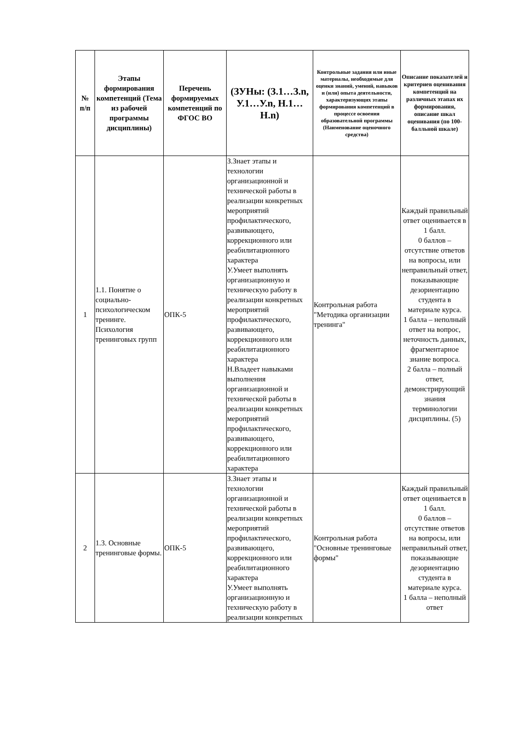| № п/п | Этапы формирования компетенций (Тема из рабочей программы дисциплины) | Перечень формируемых компетенций по ФГОС ВО | (ЗУНы: (З.1…З.n, У.1…У.n, Н.1…Н.n) | Контрольные задания или иные материалы, необходимые для оценки знаний, умений, навыков и (или) опыта деятельности, характеризующих этапы формирования компетенций в процессе освоения образовательной программы (Наименование оценочного средства) | Описание показателей и критериев оценивания компетенций на различных этапах их формирования, описание шкал оценивания (по 100-балльной шкале) |
| --- | --- | --- | --- | --- | --- |
| 1 | 1.1. Понятие о социально-психологическом тренинге. Психология тренинговых групп | ОПК-5 | З.Знает этапы и технологии организационной и технической работы в реализации конкретных мероприятий профилактического, развивающего, коррекционного или реабилитационного характера У.Умеет выполнять организационную и техническую работу в реализации конкретных мероприятий профилактического, развивающего, коррекционного или реабилитационного характера Н.Владеет навыками выполнения организационной и технической работы в реализации конкретных мероприятий профилактического, развивающего, коррекционного или реабилитационного характера | Контрольная работа "Методика организации тренинга" | Каждый правильный ответ оценивается в 1 балл. 0 баллов – отсутствие ответов на вопросы, или неправильный ответ, показывающие дезориентацию студента в материале курса. 1 балла – неполный ответ на вопрос, неточность данных, фрагментарное знание вопроса. 2 балла – полный ответ, демонстрирующий знания терминологии дисциплины. (5) |
| 2 | 1.3. Основные тренинговые формы. | ОПК-5 | З.Знает этапы и технологии организационной и технической работы в реализации конкретных мероприятий профилактического, развивающего, коррекционного или реабилитационного характера У.Умеет выполнять организационную и техническую работу в реализации конкретных | Контрольная работа "Основные тренинговые формы" | Каждый правильный ответ оценивается в 1 балл. 0 баллов – отсутствие ответов на вопросы, или неправильный ответ, показывающие дезориентацию студента в материале курса. 1 балла – неполный ответ |